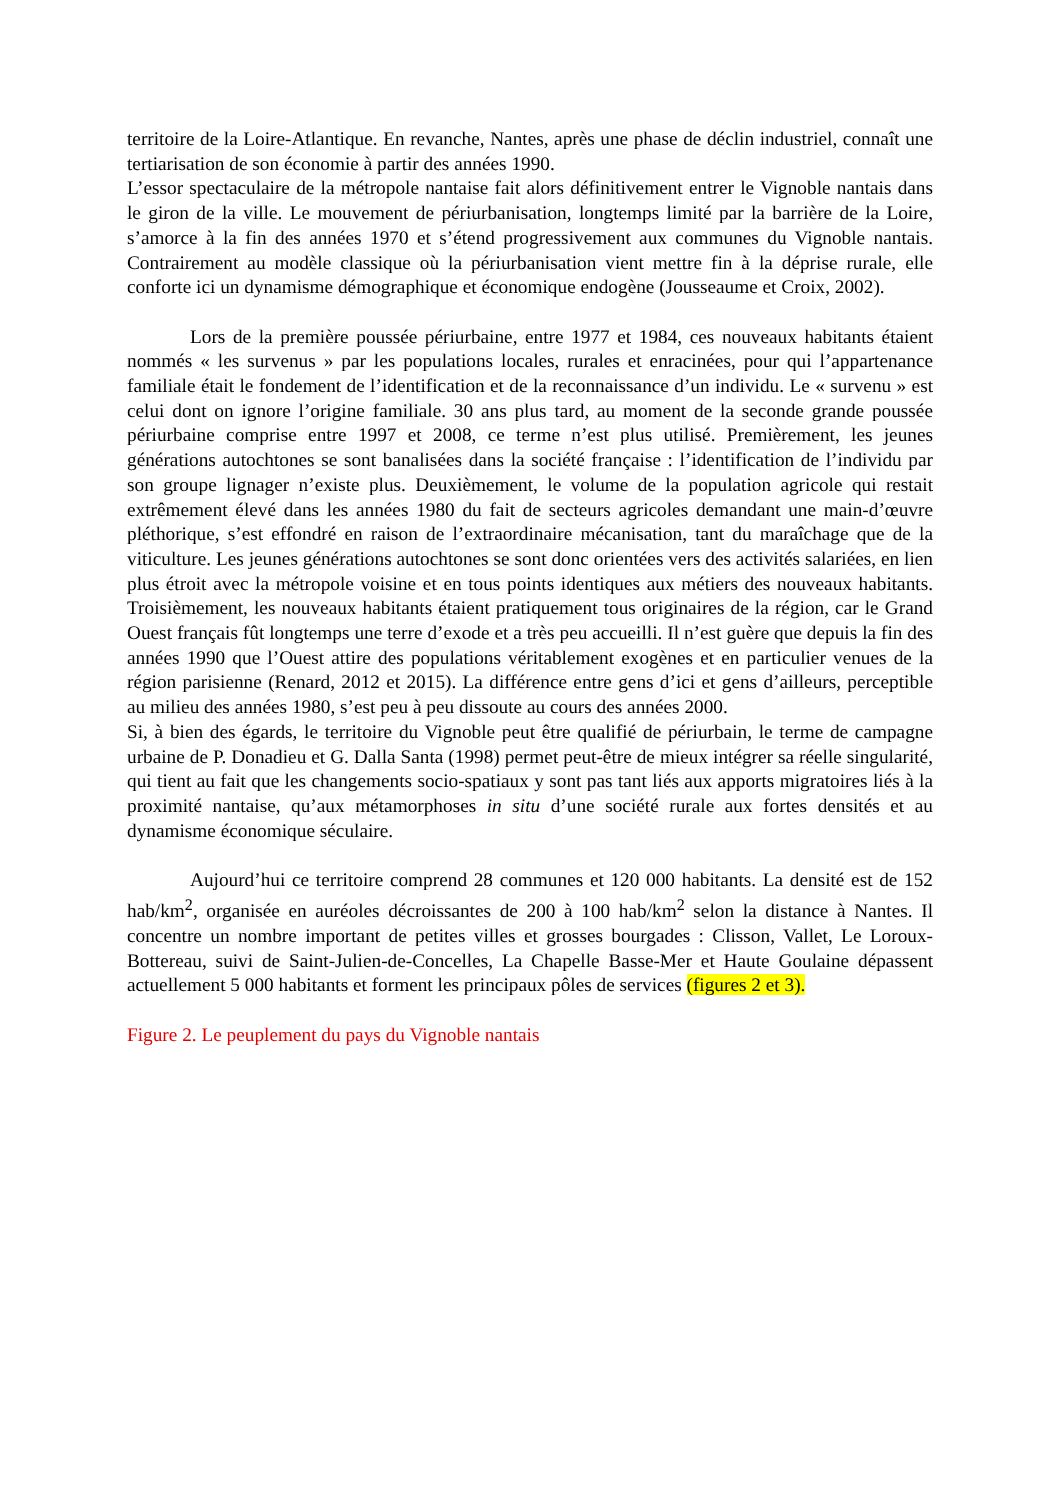territoire de la Loire-Atlantique. En revanche, Nantes, après une phase de déclin industriel, connaît une tertiarisation de son économie à partir des années 1990.
L’essor spectaculaire de la métropole nantaise fait alors définitivement entrer le Vignoble nantais dans le giron de la ville. Le mouvement de périurbanisation, longtemps limité par la barrière de la Loire, s’amorce à la fin des années 1970 et s’étend progressivement aux communes du Vignoble nantais. Contrairement au modèle classique où la périurbanisation vient mettre fin à la déprise rurale, elle conforte ici un dynamisme démographique et économique endogène (Jousseaume et Croix, 2002).
Lors de la première poussée périurbaine, entre 1977 et 1984, ces nouveaux habitants étaient nommés « les survenus » par les populations locales, rurales et enracinées, pour qui l’appartenance familiale était le fondement de l’identification et de la reconnaissance d’un individu. Le « survenu » est celui dont on ignore l’origine familiale. 30 ans plus tard, au moment de la seconde grande poussée périurbaine comprise entre 1997 et 2008, ce terme n’est plus utilisé. Premièrement, les jeunes générations autochtones se sont banalisées dans la société française : l’identification de l’individu par son groupe lignager n’existe plus. Deuxièmement, le volume de la population agricole qui restait extrêmement élevé dans les années 1980 du fait de secteurs agricoles demandant une main-d’œuvre pléthorique, s’est effondré en raison de l’extraordinaire mécanisation, tant du maraîchage que de la viticulture. Les jeunes générations autochtones se sont donc orientées vers des activités salariées, en lien plus étroit avec la métropole voisine et en tous points identiques aux métiers des nouveaux habitants. Troisièmement, les nouveaux habitants étaient pratiquement tous originaires de la région, car le Grand Ouest français fût longtemps une terre d’exode et a très peu accueilli. Il n’est guère que depuis la fin des années 1990 que l’Ouest attire des populations véritablement exogènes et en particulier venues de la région parisienne (Renard, 2012 et 2015). La différence entre gens d’ici et gens d’ailleurs, perceptible au milieu des années 1980, s’est peu à peu dissoute au cours des années 2000.
Si, à bien des égards, le territoire du Vignoble peut être qualifié de périurbain, le terme de campagne urbaine de P. Donadieu et G. Dalla Santa (1998) permet peut-être de mieux intégrer sa réelle singularité, qui tient au fait que les changements socio-spatiaux y sont pas tant liés aux apports migratoires liés à la proximité nantaise, qu’aux métamorphoses in situ d’une société rurale aux fortes densités et au dynamisme économique séculaire.
Aujourd’hui ce territoire comprend 28 communes et 120 000 habitants. La densité est de 152 hab/km<sup>2</sup>, organisée en auréoles décroissantes de 200 à 100 hab/km<sup>2</sup> selon la distance à Nantes. Il concentre un nombre important de petites villes et grosses bourgades : Clisson, Vallet, Le Loroux-Bottereau, suivi de Saint-Julien-de-Concelles, La Chapelle Basse-Mer et Haute Goulaine dépassent actuellement 5 000 habitants et forment les principaux pôles de services (figures 2 et 3).
Figure 2. Le peuplement du pays du Vignoble nantais